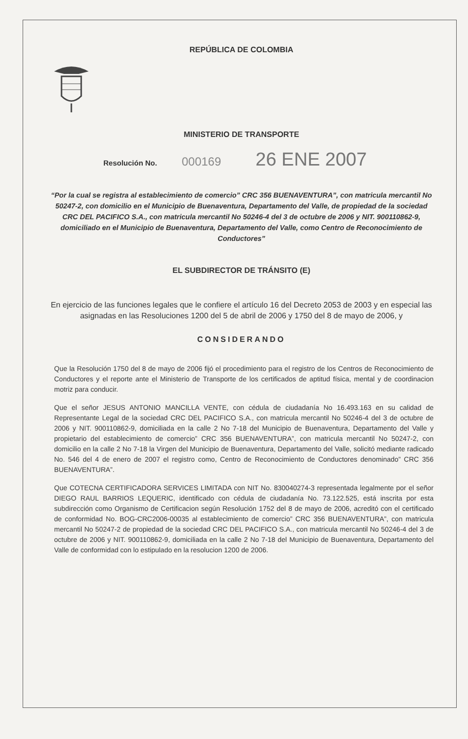REPÚBLICA DE COLOMBIA
MINISTERIO DE TRANSPORTE
Resolución No. 000169 26 ENE 2007
“Por la cual se registra al establecimiento de comercio” CRC 356 BUENAVENTURA”, con matricula mercantil No 50247-2, con domicilio en el Municipio de Buenaventura, Departamento del Valle, de propiedad de la sociedad CRC DEL PACIFICO S.A., con matricula mercantil No 50246-4 del 3 de octubre de 2006 y NIT. 900110862-9, domiciliado en el Municipio de Buenaventura, Departamento del Valle, como Centro de Reconocimiento de Conductores”
EL SUBDIRECTOR DE TRÁNSITO (E)
En ejercicio de las funciones legales que le confiere el artículo 16 del Decreto 2053 de 2003 y en especial las asignadas en las Resoluciones 1200 del 5 de abril de 2006 y 1750 del 8 de mayo de 2006, y
CONSIDERANDO
Que la Resolución 1750 del 8 de mayo de 2006 fijó el procedimiento para el registro de los Centros de Reconocimiento de Conductores y el reporte ante el Ministerio de Transporte de los certificados de aptitud física, mental y de coordinacion motriz para conducir.
Que el señor JESUS ANTONIO MANCILLA VENTE, con cédula de ciudadanía No 16.493.163 en su calidad de Representante Legal de la sociedad CRC DEL PACIFICO S.A., con matricula mercantil No 50246-4 del 3 de octubre de 2006 y NIT. 900110862-9, domiciliada en la calle 2 No 7-18 del Municipio de Buenaventura, Departamento del Valle y propietario del establecimiento de comercio” CRC 356 BUENAVENTURA”, con matricula mercantil No 50247-2, con domicilio en la calle 2 No 7-18 la Virgen del Municipio de Buenaventura, Departamento del Valle, solicitó mediante radicado No. 546 del 4 de enero de 2007 el registro como, Centro de Reconocimiento de Conductores denominado” CRC 356 BUENAVENTURA”.
Que COTECNA CERTIFICADORA SERVICES LIMITADA con NIT No. 830040274-3 representada legalmente por el señor DIEGO RAUL BARRIOS LEQUERIC, identificado con cédula de ciudadanía No. 73.122.525, está inscrita por esta subdirección como Organismo de Certificacion según Resolución 1752 del 8 de mayo de 2006, acreditó con el certificado de conformidad No. BOG-CRC2006-00035 al establecimiento de comercio” CRC 356 BUENAVENTURA”, con matricula mercantil No 50247-2 de propiedad de la sociedad CRC DEL PACIFICO S.A., con matricula mercantil No 50246-4 del 3 de octubre de 2006 y NIT. 900110862-9, domiciliada en la calle 2 No 7-18 del Municipio de Buenaventura, Departamento del Valle de conformidad con lo estipulado en la resolucion 1200 de 2006.